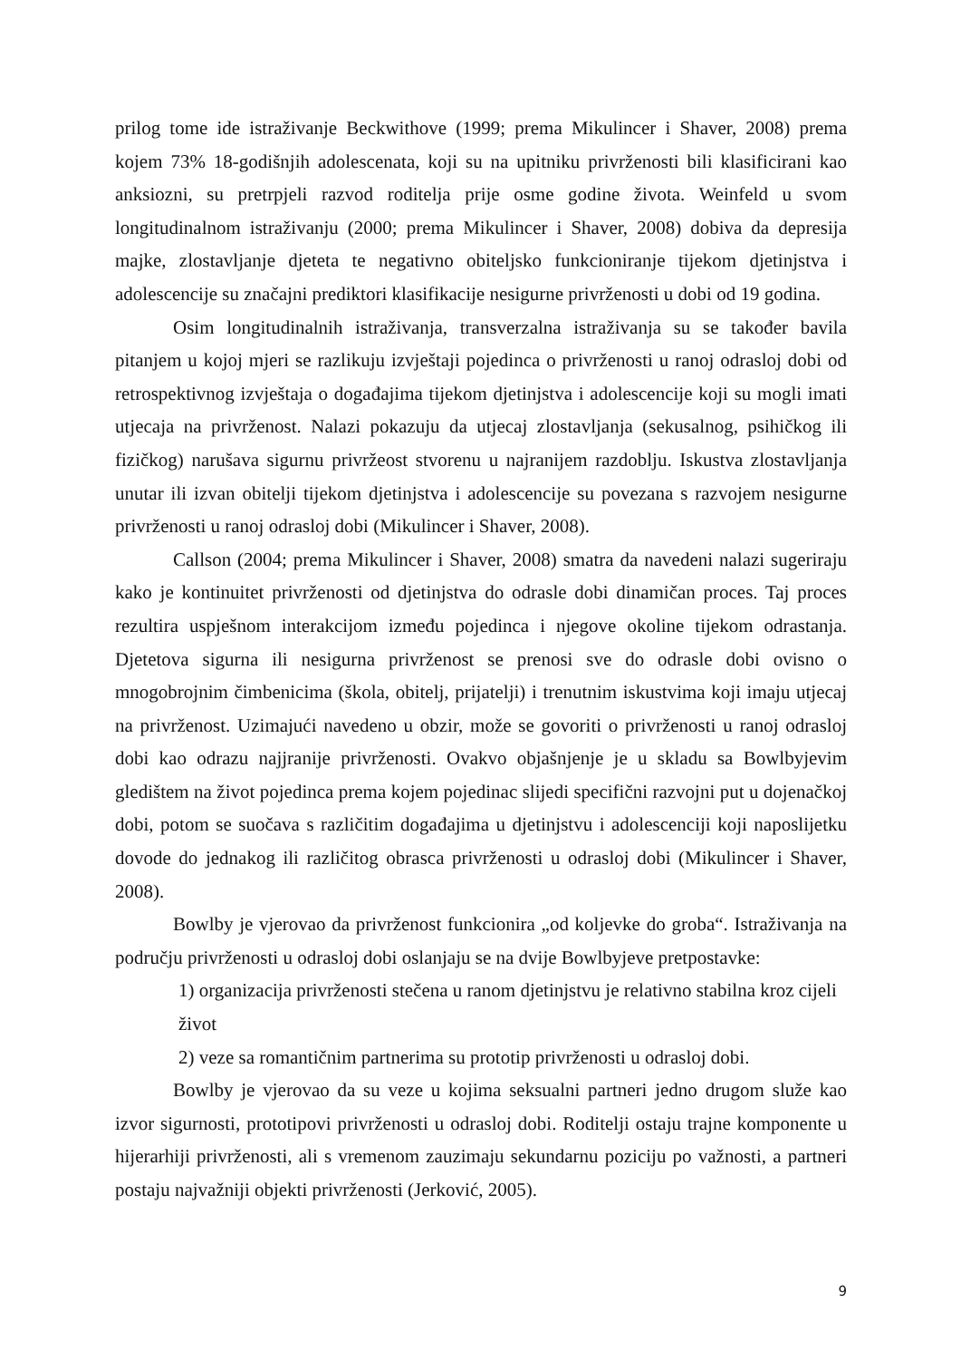prilog tome ide istraživanje Beckwithove (1999; prema Mikulincer i Shaver, 2008) prema kojem 73% 18-godišnjih adolescenata, koji su na upitniku privrženosti bili klasificirani kao anksiozni, su pretrpjeli razvod roditelja prije osme godine života. Weinfeld u svom longitudinalnom istraživanju (2000; prema Mikulincer i Shaver, 2008) dobiva da depresija majke, zlostavljanje djeteta te negativno obiteljsko funkcioniranje tijekom djetinjstva i adolescencije su značajni prediktori klasifikacije nesigurne privrženosti u dobi od 19 godina.
Osim longitudinalnih istraživanja, transverzalna istraživanja su se također bavila pitanjem u kojoj mjeri se razlikuju izvještaji pojedinca o privrženosti u ranoj odrasloj dobi od retrospektivnog izvještaja o događajima tijekom djetinjstva i adolescencije koji su mogli imati utjecaja na privrženost. Nalazi pokazuju da utjecaj zlostavljanja (sekusalnog, psihičkog ili fizičkog) narušava sigurnu privržeost stvorenu u najranijem razdoblju. Iskustva zlostavljanja unutar ili izvan obitelji tijekom djetinjstva i adolescencije su povezana s razvojem nesigurne privrženosti u ranoj odrasloj dobi (Mikulincer i Shaver, 2008).
Callson (2004; prema Mikulincer i Shaver, 2008) smatra da navedeni nalazi sugeriraju kako je kontinuitet privrženosti od djetinjstva do odrasle dobi dinamičan proces. Taj proces rezultira uspješnom interakcijom između pojedinca i njegove okoline tijekom odrastanja. Djetetova sigurna ili nesigurna privrženost se prenosi sve do odrasle dobi ovisno o mnogobrojnim čimbenicima (škola, obitelj, prijatelji) i trenutnim iskustvima koji imaju utjecaj na privrženost. Uzimajući navedeno u obzir, može se govoriti o privrženosti u ranoj odrasloj dobi kao odrazu najjranije privrženosti. Ovakvo objašnjenje je u skladu sa Bowlbyjevim gledištem na život pojedinca prema kojem pojedinac slijedi specifični razvojni put u dojenačkoj dobi, potom se suočava s različitim događajima u djetinjstvu i adolescenciji koji naposlijetku dovode do jednakog ili različitog obrasca privrženosti u odrasloj dobi (Mikulincer i Shaver, 2008).
Bowlby je vjerovao da privrženost funkcionira „od koljevke do groba“. Istraživanja na području privrženosti u odrasloj dobi oslanjaju se na dvije Bowlbyjeve pretpostavke:
1) organizacija privrženosti stečena u ranom djetinjstvu je relativno stabilna kroz cijeli život
2) veze sa romantičnim partnerima su prototip privrženosti u odrasloj dobi.
Bowlby je vjerovao da su veze u kojima seksualni partneri jedno drugom služe kao izvor sigurnosti, prototipovi privrženosti u odrasloj dobi. Roditelji ostaju trajne komponente u hijerarhiji privrženosti, ali s vremenom zauzimaju sekundarnu poziciju po važnosti, a partneri postaju najvažniji objekti privrženosti (Jerković, 2005).
9